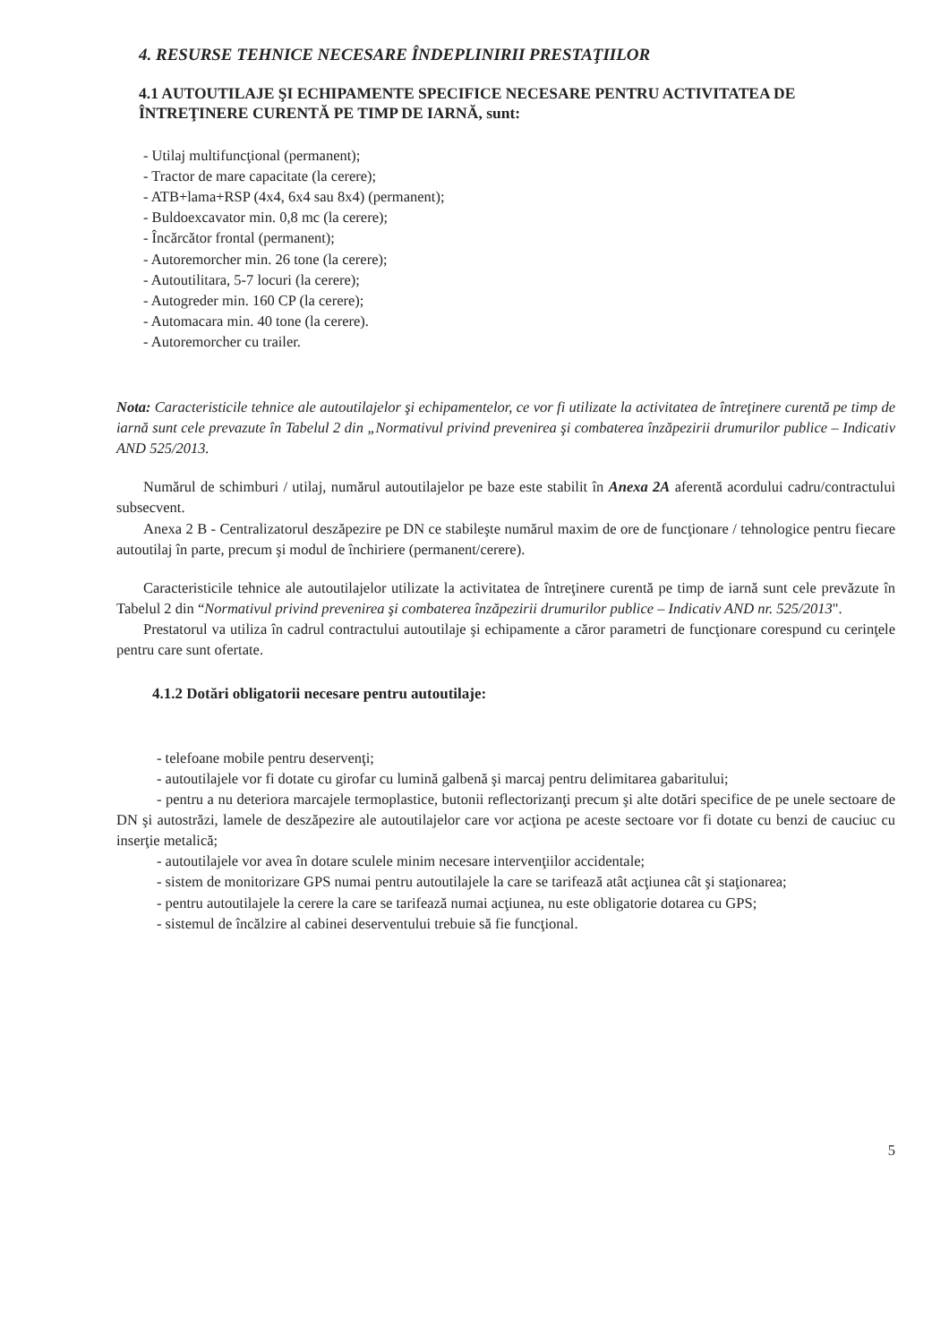4. RESURSE TEHNICE NECESARE ÎNDEPLINIRII PRESTAŢIILOR
4.1 AUTOUTILAJE ŞI ECHIPAMENTE SPECIFICE NECESARE PENTRU ACTIVITATEA DE ÎNTREŢINERE CURENTĂ PE TIMP DE IARNĂ, sunt:
- Utilaj multifuncţional (permanent);
- Tractor de mare capacitate (la cerere);
- ATB+lama+RSP (4x4, 6x4 sau 8x4) (permanent);
- Buldoexcavator min. 0,8 mc (la cerere);
- Încărcător frontal (permanent);
- Autoremorcher min. 26 tone (la cerere);
- Autoutilitara, 5-7 locuri (la cerere);
- Autogreder min. 160 CP (la cerere);
- Automacara min. 40 tone (la cerere).
- Autoremorcher cu trailer.
Nota: Caracteristicile tehnice ale autoutilajelor şi echipamentelor, ce vor fi utilizate la activitatea de întreţinere curentă pe timp de iarnă sunt cele prevazute în Tabelul 2 din „Normativul privind prevenirea şi combaterea înzăpezirii drumurilor publice – Indicativ AND 525/2013.
Numărul de schimburi / utilaj, numărul autoutilajelor pe baze este stabilit în Anexa 2A aferentă acordului cadru/contractului subsecvent.
Anexa 2 B - Centralizatorul deszăpezire pe DN ce stabileşte numărul maxim de ore de funcţionare / tehnologice pentru fiecare autoutilaj în parte, precum şi modul de închiriere (permanent/cerere).
Caracteristicile tehnice ale autoutilajelor utilizate la activitatea de întreţinere curentă pe timp de iarnă sunt cele prevăzute în Tabelul 2 din “Normativul privind prevenirea şi combaterea înzăpezirii drumurilor publice – Indicativ AND nr. 525/2013".
Prestatorul va utiliza în cadrul contractului autoutilaje şi echipamente a căror parametri de funcţionare corespund cu cerinţele pentru care sunt ofertate.
4.1.2 Dotări obligatorii necesare pentru autoutilaje:
- telefoane mobile pentru deservenţi;
- autoutilajele vor fi dotate cu girofar cu lumină galbenă şi marcaj pentru delimitarea gabaritului;
- pentru a nu deteriora marcajele termoplastice, butonii reflectorizanţi precum şi alte dotări specifice de pe unele sectoare de DN şi autostrăzi, lamele de deszăpezire ale autoutilajelor care vor acţiona pe aceste sectoare vor fi dotate cu benzi de cauciuc cu inserţie metalică;
- autoutilajele vor avea în dotare sculele minim necesare intervenţiilor accidentale;
- sistem de monitorizare GPS numai pentru autoutilajele la care se tarifează atât acţiunea cât şi staţionarea;
- pentru autoutilajele la cerere la care se tarifează numai acţiunea, nu este obligatorie dotarea cu GPS;
- sistemul de încălzire al cabinei deserventului trebuie să fie funcţional.
5